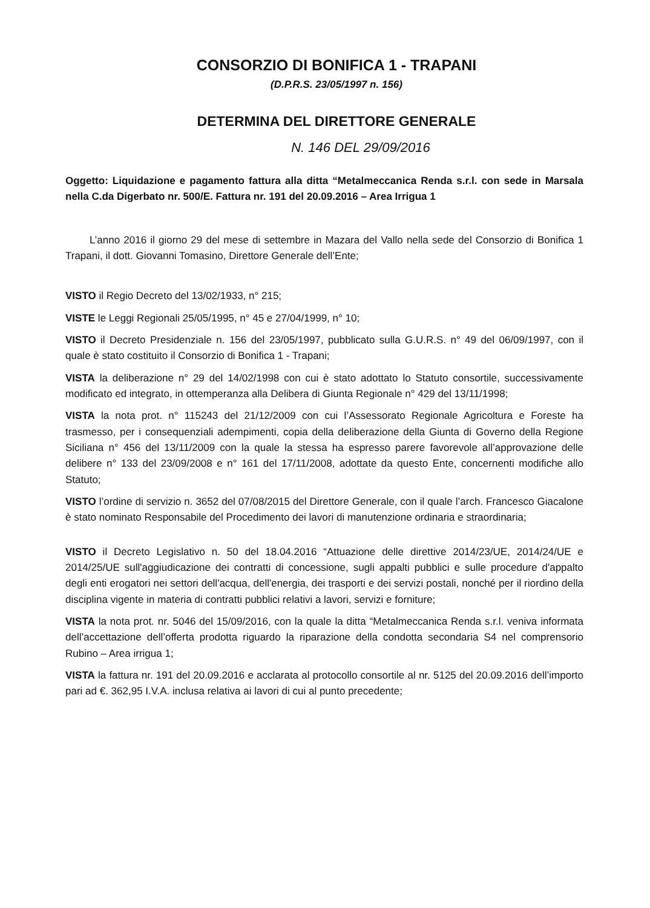CONSORZIO DI BONIFICA 1 - TRAPANI
(D.P.R.S. 23/05/1997 n. 156)
DETERMINA DEL DIRETTORE GENERALE
N. 146 DEL 29/09/2016
Oggetto: Liquidazione e pagamento fattura alla ditta “Metalmeccanica Renda s.r.l. con sede in Marsala nella C.da Digerbato nr. 500/E. Fattura nr. 191 del 20.09.2016 – Area Irrigua 1
L’anno 2016 il giorno 29 del mese di settembre in Mazara del Vallo nella sede del Consorzio di Bonifica 1 Trapani, il dott. Giovanni Tomasino, Direttore Generale dell’Ente;
VISTO il Regio Decreto del 13/02/1933, n° 215;
VISTE le Leggi Regionali 25/05/1995, n° 45 e 27/04/1999, n° 10;
VISTO il Decreto Presidenziale n. 156 del 23/05/1997, pubblicato sulla G.U.R.S. n° 49 del 06/09/1997, con il quale è stato costituito il Consorzio di Bonifica 1 - Trapani;
VISTA la deliberazione n° 29 del 14/02/1998 con cui è stato adottato lo Statuto consortile, successivamente modificato ed integrato, in ottemperanza alla Delibera di Giunta Regionale n° 429 del 13/11/1998;
VISTA la nota prot. n° 115243 del 21/12/2009 con cui l’Assessorato Regionale Agricoltura e Foreste ha trasmesso, per i consequenziali adempimenti, copia della deliberazione della Giunta di Governo della Regione Siciliana n° 456 del 13/11/2009 con la quale la stessa ha espresso parere favorevole all’approvazione delle delibere n° 133 del 23/09/2008 e n° 161 del 17/11/2008, adottate da questo Ente, concernenti modifiche allo Statuto;
VISTO l’ordine di servizio n. 3652 del 07/08/2015 del Direttore Generale, con il quale l’arch. Francesco Giacalone è stato nominato Responsabile del Procedimento dei lavori di manutenzione ordinaria e straordinaria;
VISTO il Decreto Legislativo n. 50 del 18.04.2016 “Attuazione delle direttive 2014/23/UE, 2014/24/UE e 2014/25/UE sull'aggiudicazione dei contratti di concessione, sugli appalti pubblici e sulle procedure d'appalto degli enti erogatori nei settori dell'acqua, dell'energia, dei trasporti e dei servizi postali, nonché per il riordino della disciplina vigente in materia di contratti pubblici relativi a lavori, servizi e forniture;
VISTA la nota prot. nr. 5046 del 15/09/2016, con la quale la ditta “Metalmeccanica Renda s.r.l. veniva informata dell’accettazione dell’offerta prodotta riguardo la riparazione della condotta secondaria S4 nel comprensorio Rubino – Area irrigua 1;
VISTA la fattura nr. 191 del 20.09.2016 e acclarata al protocollo consortile al nr. 5125 del 20.09.2016 dell’importo pari ad €. 362,95 I.V.A. inclusa relativa ai lavori di cui al punto precedente;